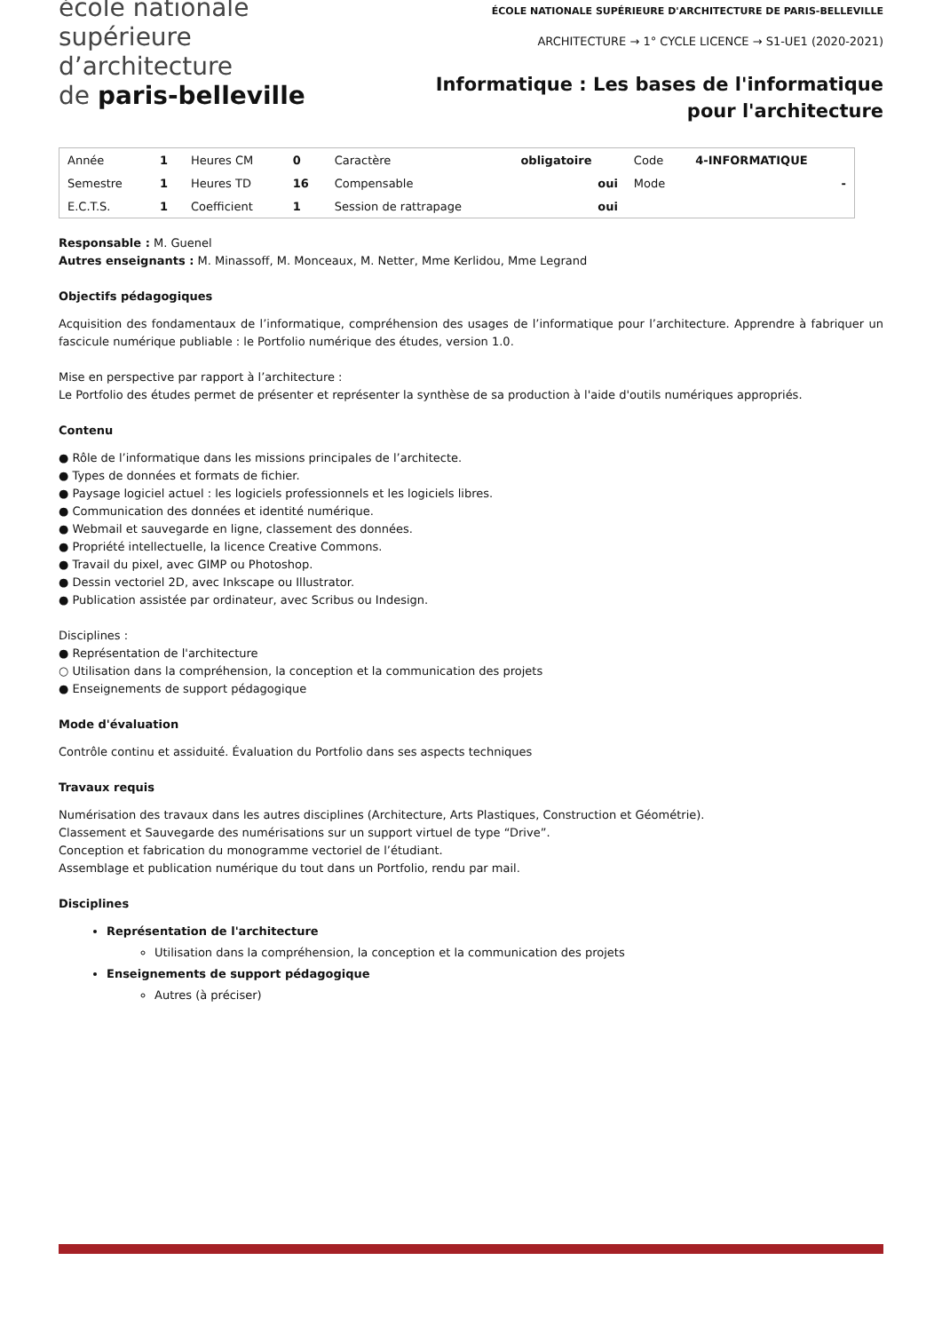école nationale
supérieure
d’architecture
de paris-belleville
ÉCOLE NATIONALE SUPÉRIEURE D'ARCHITECTURE DE PARIS-BELLEVILLE
ARCHITECTURE → 1° CYCLE LICENCE → S1-UE1 (2020-2021)
Informatique : Les bases de l'informatique pour l'architecture
| Année | 1 | Heures CM | 0 | Caractère | obligatoire | Code | 4-INFORMATIQUE |
| Semestre | 1 | Heures TD | 16 | Compensable | oui | Mode | - |
| E.C.T.S. | 1 | Coefficient | 1 | Session de rattrapage | oui | | |
Responsable : M. Guenel
Autres enseignants : M. Minassoff, M. Monceaux, M. Netter, Mme Kerlidou, Mme Legrand
Objectifs pédagogiques
Acquisition des fondamentaux de l’informatique, compréhension des usages de l’informatique pour l’architecture. Apprendre à fabriquer un fascicule numérique publiable : le Portfolio numérique des études, version 1.0.
Mise en perspective par rapport à l’architecture :
Le Portfolio des études permet de présenter et représenter la synthèse de sa production à l'aide d'outils numériques appropriés.
Contenu
● Rôle de l’informatique dans les missions principales de l’architecte.
● Types de données et formats de fichier.
● Paysage logiciel actuel : les logiciels professionnels et les logiciels libres.
● Communication des données et identité numérique.
● Webmail et sauvegarde en ligne, classement des données.
● Propriété intellectuelle, la licence Creative Commons.
● Travail du pixel, avec GIMP ou Photoshop.
● Dessin vectoriel 2D, avec Inkscape ou Illustrator.
● Publication assistée par ordinateur, avec Scribus ou Indesign.
Disciplines :
● Représentation de l'architecture
○ Utilisation dans la compréhension, la conception et la communication des projets
● Enseignements de support pédagogique
Mode d'évaluation
Contrôle continu et assiduité. Évaluation du Portfolio dans ses aspects techniques
Travaux requis
Numérisation des travaux dans les autres disciplines (Architecture, Arts Plastiques, Construction et Géométrie).
Classement et Sauvegarde des numérisations sur un support virtuel de type “Drive”.
Conception et fabrication du monogramme vectoriel de l’étudiant.
Assemblage et publication numérique du tout dans un Portfolio, rendu par mail.
Disciplines
Représentation de l'architecture
Utilisation dans la compréhension, la conception et la communication des projets
Enseignements de support pédagogique
Autres (à préciser)